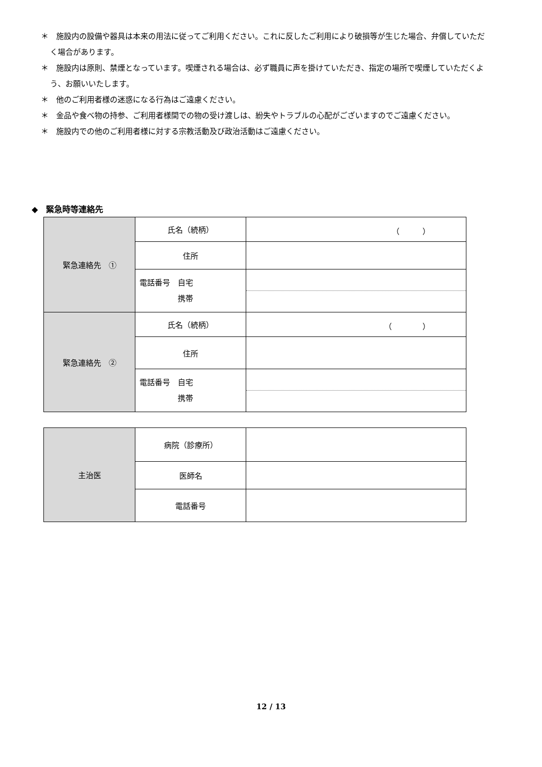＊　施設内の設備や器具は本来の用法に従ってご利用ください。これに反したご利用により破損等が生じた場合、弁償していただく場合があります。
＊　施設内は原則、禁煙となっています。喫煙される場合は、必ず職員に声を掛けていただき、指定の場所で喫煙していただくよう、お願いいたします。
＊　他のご利用者様の迷惑になる行為はご遠慮ください。
＊　金品や食べ物の持参、ご利用者様間での物の受け渡しは、紛失やトラブルの心配がございますのでご遠慮ください。
＊　施設内での他のご利用者様に対する宗教活動及び政治活動はご遠慮ください。
◆　緊急時等連絡先
| 緊急連絡先 ① | 氏名（続柄） | （ ） |
| | 住所 | |
| | 電話番号 自宅 携帯 | |
| 緊急連絡先 ② | 氏名（続柄） | （ ） |
| | 住所 | |
| | 電話番号 自宅 携帯 | |
| 主治医 | 病院（診療所） | |
| | 医師名 | |
| | 電話番号 | |
12 / 13